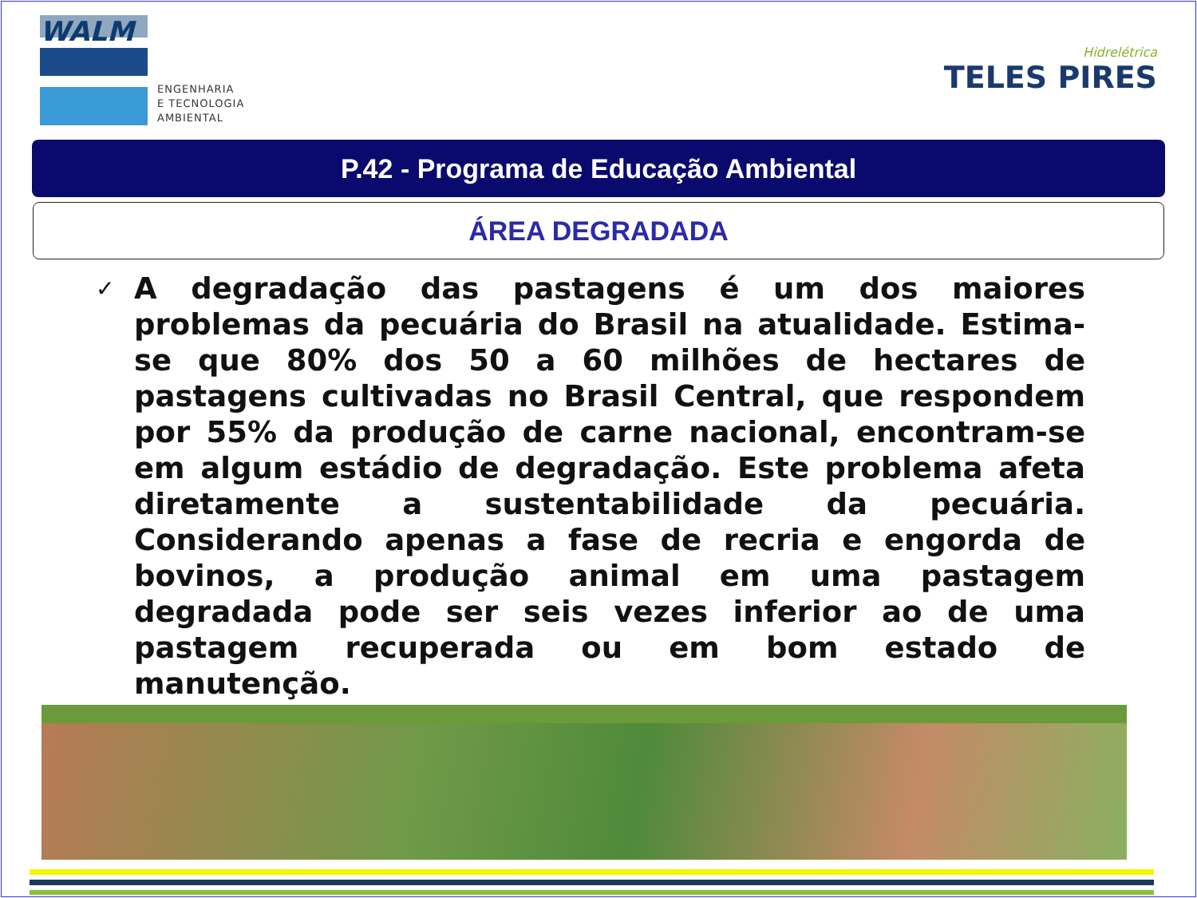WALM
ENGENHARIA
E TECNOLOGIA
AMBIENTAL
Hidrelétrica
TELES PIRES
P.42 - Programa de Educação Ambiental
ÁREA DEGRADADA
✓
A degradação das pastagens é um dos maiores problemas da pecuária do Brasil na atualidade. Estima-se que 80% dos 50 a 60 milhões de hectares de pastagens cultivadas no Brasil Central, que respondem por 55% da produção de carne nacional, encontram-se em algum estádio de degradação. Este problema afeta diretamente a sustentabilidade da pecuária. Considerando apenas a fase de recria e engorda de bovinos, a produção animal em uma pastagem degradada pode ser seis vezes inferior ao de uma pastagem recuperada ou em bom estado de manutenção.